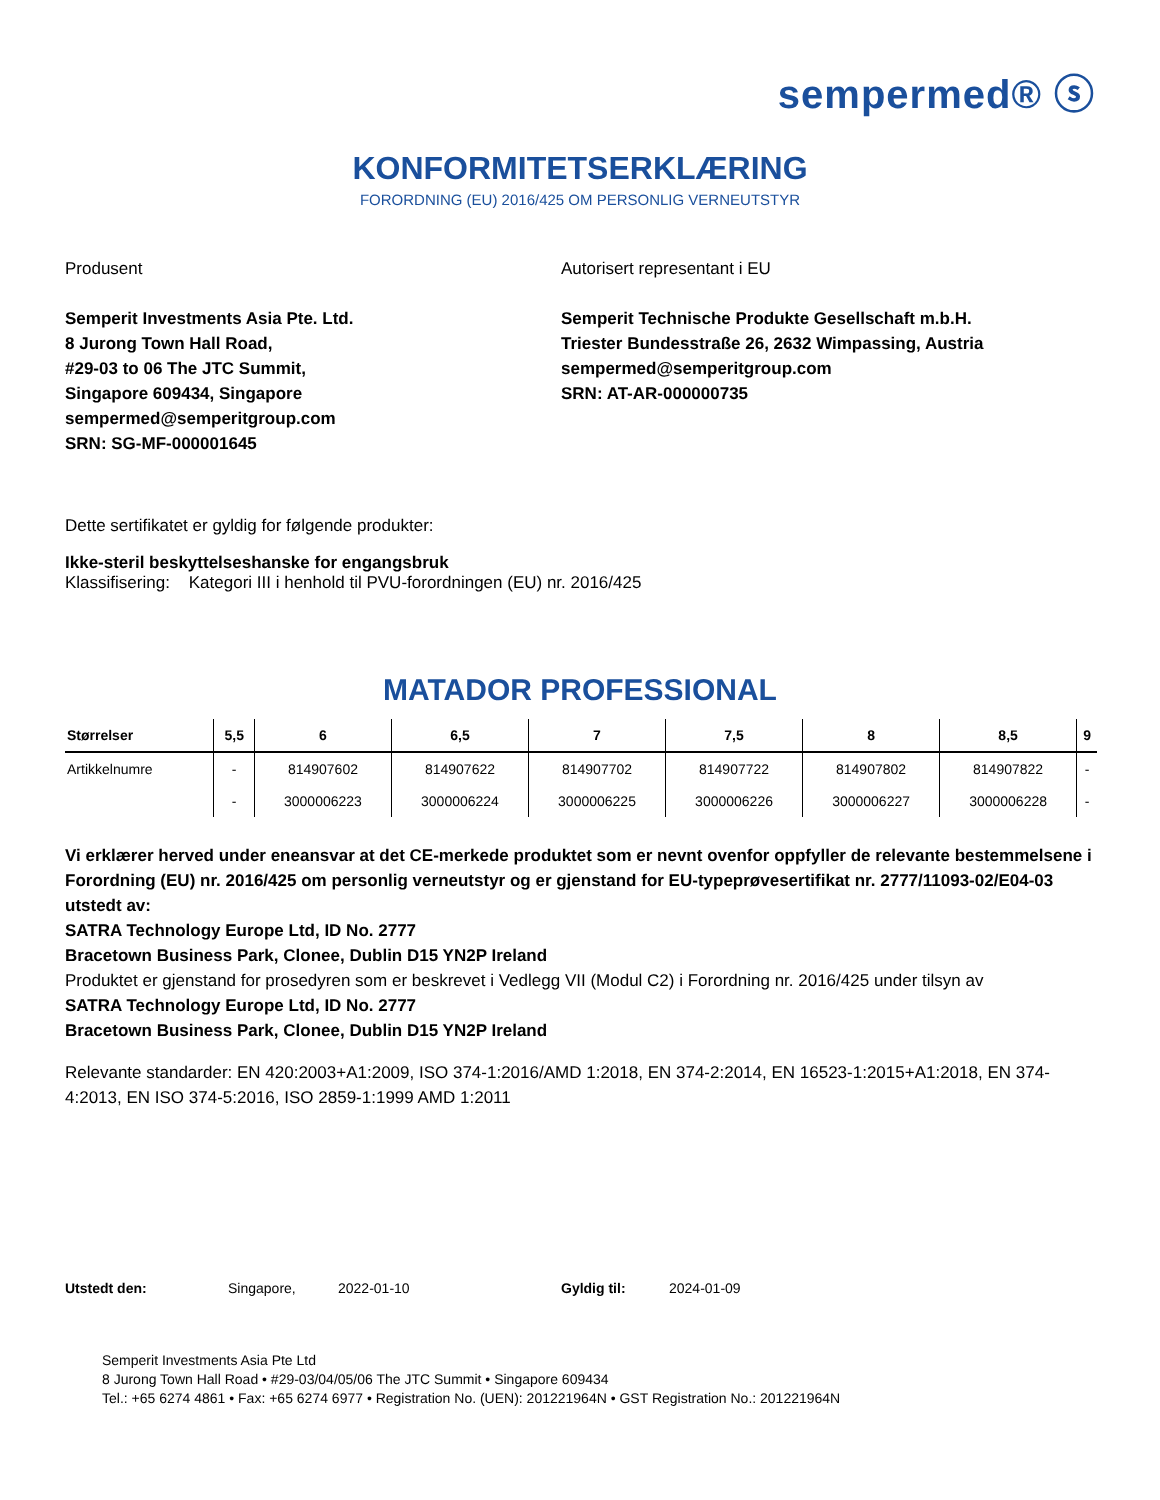sempermed® ⓢ
KONFORMITETSERKLÆRING
FORORDNING (EU) 2016/425 OM PERSONLIG VERNEUTSTYR
Produsent
Semperit Investments Asia Pte. Ltd.
8 Jurong Town Hall Road,
#29-03 to 06 The JTC Summit,
Singapore 609434, Singapore
sempermed@semperitgroup.com
SRN: SG-MF-000001645
Autorisert representant i EU
Semperit Technische Produkte Gesellschaft m.b.H.
Triester Bundesstraße 26, 2632 Wimpassing, Austria
sempermed@semperitgroup.com
SRN: AT-AR-000000735
Dette sertifikatet er gyldig for følgende produkter:
Ikke-steril beskyttelseshanske for engangsbruk
Klassifisering: Kategori III i henhold til PVU-forordningen (EU) nr. 2016/425
MATADOR PROFESSIONAL
| Størrelser | 5,5 | 6 | 6,5 | 7 | 7,5 | 8 | 8,5 | 9 |
| --- | --- | --- | --- | --- | --- | --- | --- | --- |
| Artikkelnumre | - | 814907602 | 814907622 | 814907702 | 814907722 | 814907802 | 814907822 | - |
| | - | 3000006223 | 3000006224 | 3000006225 | 3000006226 | 3000006227 | 3000006228 | - |
Vi erklærer herved under eneansvar at det CE-merkede produktet som er nevnt ovenfor oppfyller de relevante bestemmelsene i Forordning (EU) nr. 2016/425 om personlig verneutstyr og er gjenstand for EU-typeprøvesertifikat nr. 2777/11093-02/E04-03 utstedt av:
SATRA Technology Europe Ltd, ID No. 2777
Bracetown Business Park, Clonee, Dublin D15 YN2P Ireland
Produktet er gjenstand for prosedyren som er beskrevet i Vedlegg VII (Modul C2) i Forordning nr. 2016/425 under tilsyn av
SATRA Technology Europe Ltd, ID No. 2777
Bracetown Business Park, Clonee, Dublin D15 YN2P Ireland
Relevante standarder: EN 420:2003+A1:2009, ISO 374-1:2016/AMD 1:2018, EN 374-2:2014, EN 16523-1:2015+A1:2018, EN 374-4:2013, EN ISO 374-5:2016, ISO 2859-1:1999 AMD 1:2011
Utstedt den: Singapore, 2022-01-10 Gyldig til: 2024-01-09
Semperit Investments Asia Pte Ltd
8 Jurong Town Hall Road • #29-03/04/05/06 The JTC Summit • Singapore 609434
Tel.: +65 6274 4861 • Fax: +65 6274 6977 • Registration No. (UEN): 201221964N • GST Registration No.: 201221964N